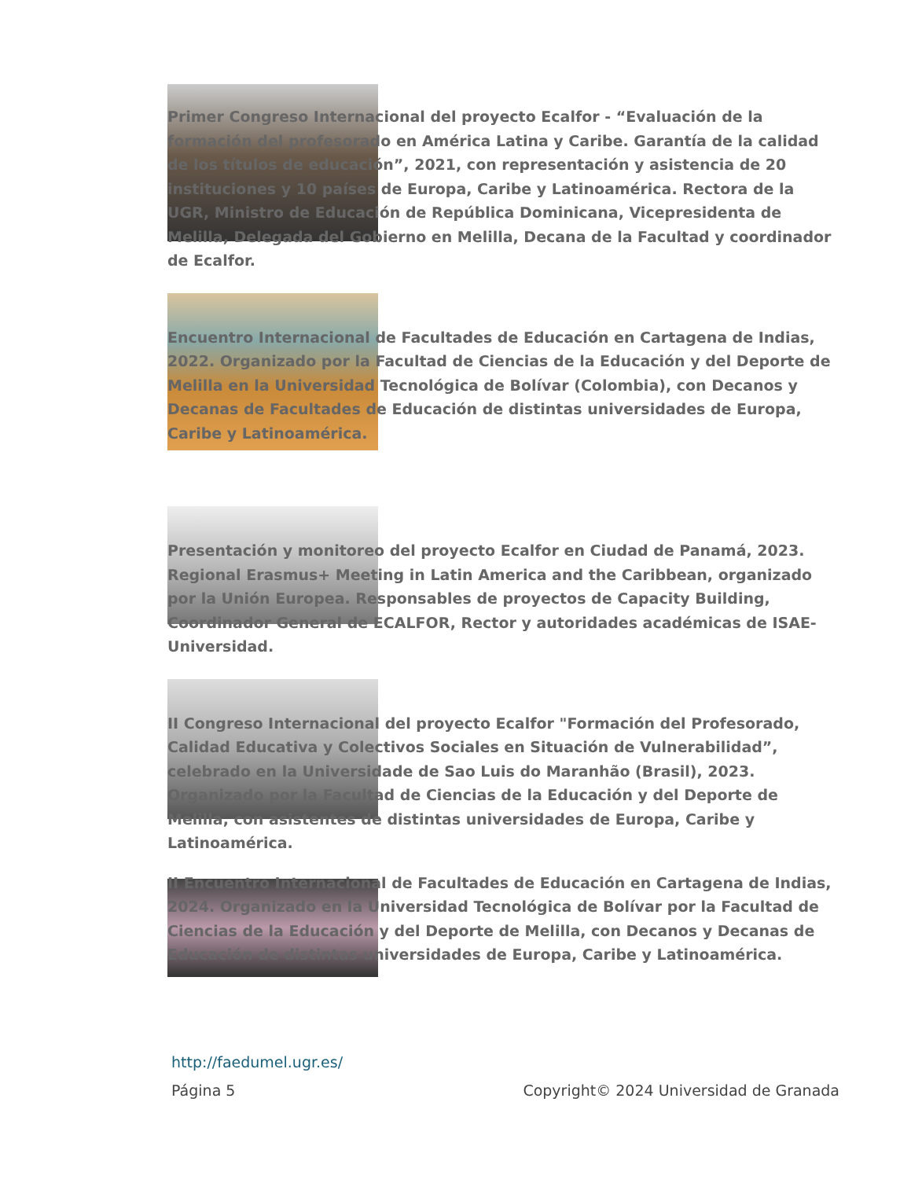Primer Congreso Internacional del proyecto Ecalfor - “Evaluación de la formación del profesorado en América Latina y Caribe. Garantía de la calidad de los títulos de educación”, 2021, con representación y asistencia de 20 instituciones y 10 países de Europa, Caribe y Latinoamérica. Rectora de la UGR, Ministro de Educación de República Dominicana, Vicepresidenta de Melilla, Delegada del Gobierno en Melilla, Decana de la Facultad y coordinador de Ecalfor.
Encuentro Internacional de Facultades de Educación en Cartagena de Indias, 2022. Organizado por la Facultad de Ciencias de la Educación y del Deporte de Melilla en la Universidad Tecnológica de Bolívar (Colombia), con Decanos y Decanas de Facultades de Educación de distintas universidades de Europa, Caribe y Latinoamérica.
Presentación y monitoreo del proyecto Ecalfor en Ciudad de Panamá, 2023. Regional Erasmus+ Meeting in Latin America and the Caribbean, organizado por la Unión Europea. Responsables de proyectos de Capacity Building, Coordinador General de ECALFOR, Rector y autoridades académicas de ISAE-Universidad.
II Congreso Internacional del proyecto Ecalfor "Formación del Profesorado, Calidad Educativa y Colectivos Sociales en Situación de Vulnerabilidad”, celebrado en la Universidade de Sao Luis do Maranhão (Brasil), 2023. Organizado por la Facultad de Ciencias de la Educación y del Deporte de Melilla, con asistentes de distintas universidades de Europa, Caribe y Latinoamérica.
II Encuentro Internacional de Facultades de Educación en Cartagena de Indias, 2024. Organizado en la Universidad Tecnológica de Bolívar por la Facultad de Ciencias de la Educación y del Deporte de Melilla, con Decanos y Decanas de Educación de distintas universidades de Europa, Caribe y Latinoamérica.
http://faedumel.ugr.es/
Página 5 Copyright© 2024 Universidad de Granada